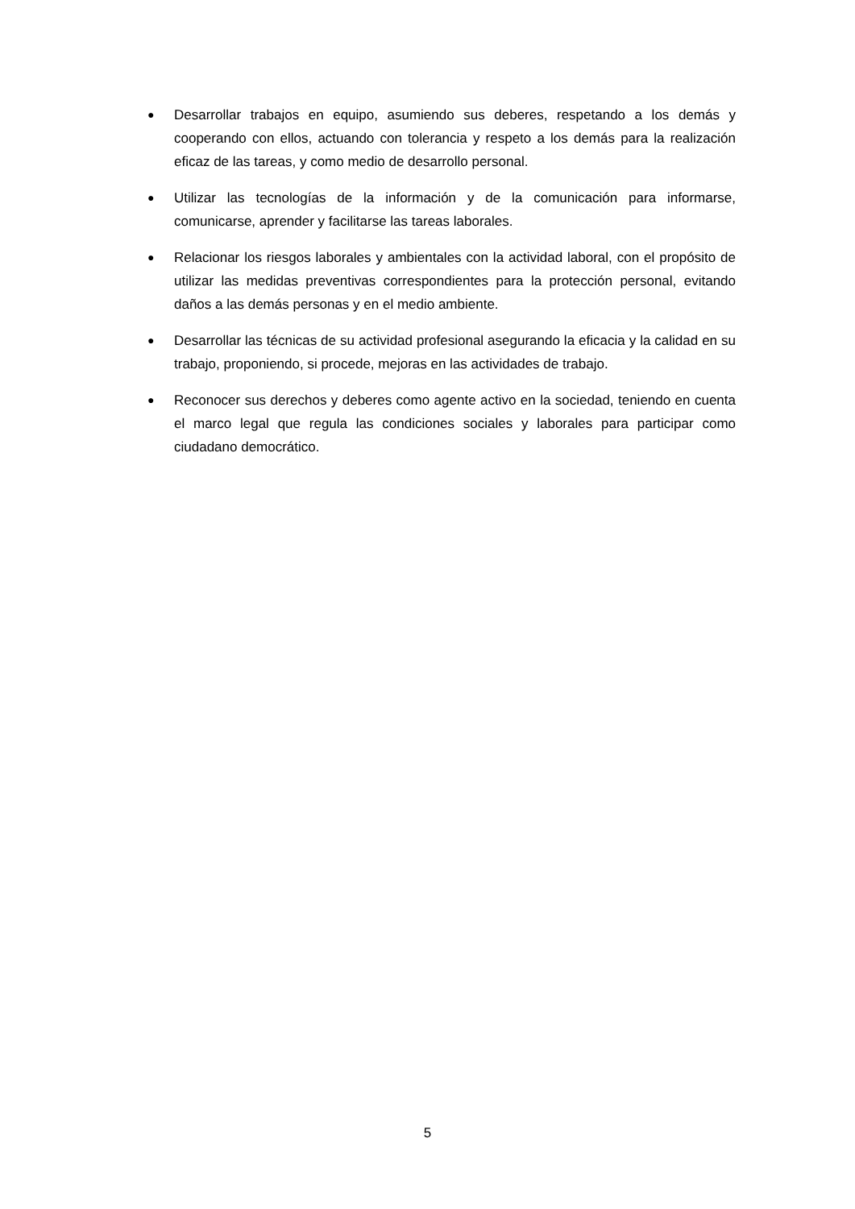● Desarrollar trabajos en equipo, asumiendo sus deberes, respetando a los demás y cooperando con ellos, actuando con tolerancia y respeto a los demás para la realización eficaz de las tareas, y como medio de desarrollo personal.
● Utilizar las tecnologías de la información y de la comunicación para informarse, comunicarse, aprender y facilitarse las tareas laborales.
● Relacionar los riesgos laborales y ambientales con la actividad laboral, con el propósito de utilizar las medidas preventivas correspondientes para la protección personal, evitando daños a las demás personas y en el medio ambiente.
● Desarrollar las técnicas de su actividad profesional asegurando la eficacia y la calidad en su trabajo, proponiendo, si procede, mejoras en las actividades de trabajo.
● Reconocer sus derechos y deberes como agente activo en la sociedad, teniendo en cuenta el marco legal que regula las condiciones sociales y laborales para participar como ciudadano democrático.
5